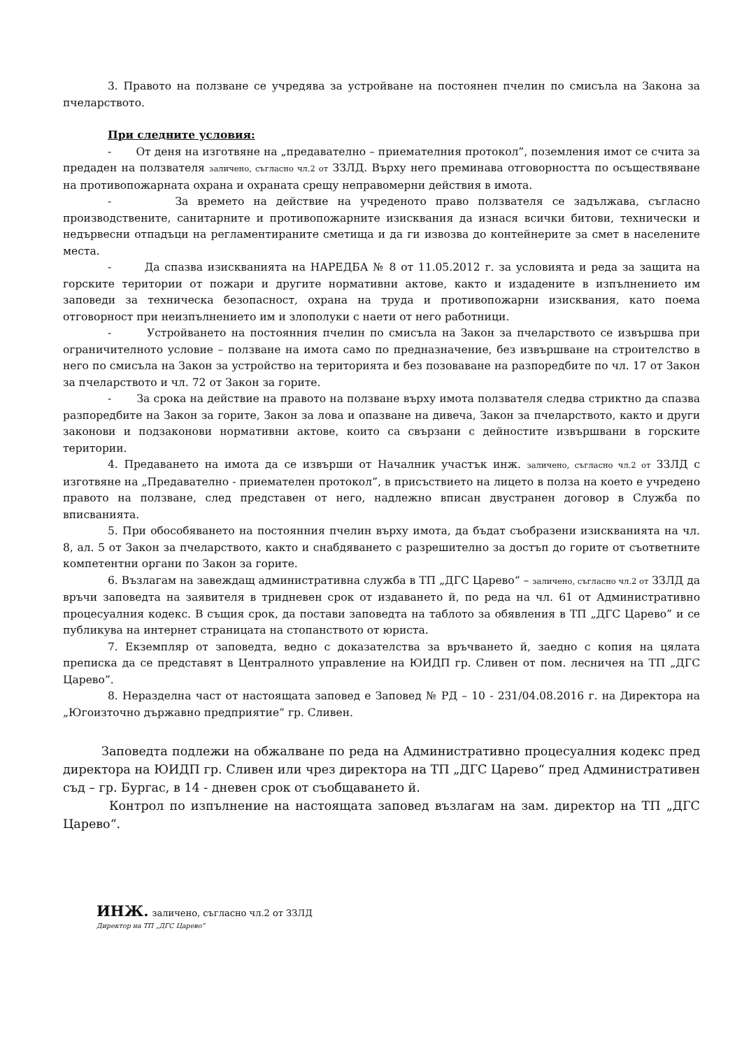3. Правото на ползване се учредява за устройване на постоянен пчелин по смисъла на Закона за пчеларството.
При следните условия:
- От деня на изготвяне на „предавателно – приемателния протокол”, поземления имот се счита за предаден на ползвателя заличено, съгласно чл.2 от ЗЗЛД. Върху него преминава отговорността по осъществяване на противопожарната охрана и охраната срещу неправомерни действия в имота.
- За времето на действие на учреденото право ползвателя се задължава, съгласно производствените, санитарните и противопожарните изисквания да изнася всички битови, технически и недървесни отпадъци на регламентираните сметища и да ги извозва до контейнерите за смет в населените места.
- Да спазва изискванията на НАРЕДБА № 8 от 11.05.2012 г. за условията и реда за защита на горските територии от пожари и другите нормативни актове, както и издадените в изпълнението им заповеди за техническа безопасност, охрана на труда и противопожарни изисквания, като поема отговорност при неизпълнението им и злополуки с наети от него работници.
- Устройването на постоянния пчелин по смисъла на Закон за пчеларството се извършва при ограничителното условие – ползване на имота само по предназначение, без извършване на строителство в него по смисъла на Закон за устройство на територията и без позоваване на разпоредбите по чл. 17 от Закон за пчеларството и чл. 72 от Закон за горите.
- За срока на действие на правото на ползване върху имота ползвателя следва стриктно да спазва разпоредбите на Закон за горите, Закон за лова и опазване на дивеча, Закон за пчеларството, както и други законови и подзаконови нормативни актове, които са свързани с дейностите извършвани в горските територии.
4. Предаването на имота да се извърши от Началник участък инж. заличено, съгласно чл.2 от ЗЗЛД с изготвяне на „Предавателно - приемателен протокол”, в присъствието на лицето в полза на което е учредено правото на ползване, след представен от него, надлежно вписан двустранен договор в Служба по вписванията.
5. При обособяването на постоянния пчелин върху имота, да бъдат съобразени изискванията на чл. 8, ал. 5 от Закон за пчеларството, както и снабдяването с разрешително за достъп до горите от съответните компетентни органи по Закон за горите.
6. Възлагам на завеждащ административна служба в ТП „ДГС Царево“ – заличено, съгласно чл.2 от ЗЗЛД да връчи заповедта на заявителя в тридневен срок от издаването й, по реда на чл. 61 от Административно процесуалния кодекс. В същия срок, да постави заповедта на таблото за обявления в ТП „ДГС Царево” и се публикува на интернет страницата на стопанството от юриста.
7. Екземпляр от заповедта, ведно с доказателства за връчването й, заедно с копия на цялата преписка да се представят в Централното управление на ЮИДП гр. Сливен от пом. лесничея на ТП „ДГС Царево”.
8. Неразделна част от настоящата заповед е Заповед № РД – 10 - 231/04.08.2016 г. на Директора на „Югоизточно държавно предприятие” гр. Сливен.
Заповедта подлежи на обжалване по реда на Административно процесуалния кодекс пред директора на ЮИДП гр. Сливен или чрез директора на ТП „ДГС Царево“ пред Административен съд – гр. Бургас, в 14 - дневен срок от съобщаването й.
Контрол по изпълнение на настоящата заповед възлагам на зам. директор на ТП „ДГС Царево“.
ИНЖ. заличено, съгласно чл.2 от ЗЗЛД
Директор на ТП „ДГС Царево”